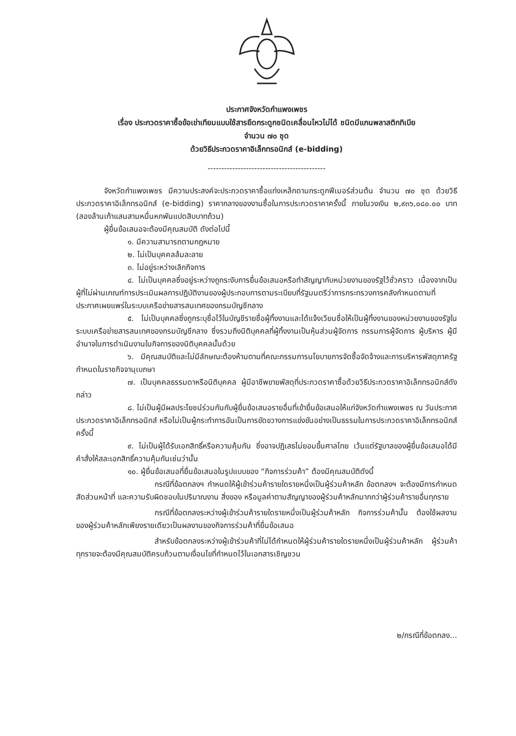ประกาศจังหวัดกำแพงเพชร
เรื่อง ประกวดราคาซื้อข้อเข่าเทียมแบบใช้สารยึดกระดูกชนิดเคลื่อนไหวไม่ได้ ชนิดมีแกนพลาสติกทิเบีย
จำนวน ๗๐ ชุด
ด้วยวิธีประกวดราคาอิเล็กทรอนิกส์ (e-bidding)
-------------------------------------------
จังหวัดกำแพงเพชร มีความประสงค์จะประกวดราคาซื้อแท่งเหล็กดามกระดูกฟีเมอร์ส่วนต้น จำนวน ๗๐ ชุด ด้วยวิธีประกวดราคาอิเล็กทรอนิกส์ (e-bidding) ราคากลางของงานซื้อในการประกวดราคาครั้งนี้ ภายในวงเงิน ๒,๙๓๖,๐๘๐.๐๐ บาท (สองล้านเก้าแสนสามหมื่นหกพันแปดสิบบาทถ้วน)
ผู้ยื่นข้อเสนอจะต้องมีคุณสมบัติ ดังต่อไปนี้
๑. มีความสามารถตามกฎหมาย
๒. ไม่เป็นบุคคลล้มละลาย
๓. ไม่อยู่ระหว่างเลิกกิจการ
๔. ไม่เป็นบุคคลซึ่งอยู่ระหว่างถูกระงับการยื่นข้อเสนอหรือทำสัญญากับหน่วยงานของรัฐไว้ชั่วคราว เนื่องจากเป็นผู้ที่ไม่ผ่านเกณฑ์การประเมินผลการปฏิบัติงานของผู้ประกอบการตามระเบียบที่รัฐมนตรีว่าการกระทรวงการคลังกำหนดตามที่ประกาศเผยแพร่ในระบบเครือข่ายสารสนเทศของกรมบัญชีกลาง
๕. ไม่เป็นบุคคลซึ่งถูกระบุชื่อไว้ในบัญชีรายชื่อผู้ทิ้งงานและได้แจ้งเวียนชื่อให้เป็นผู้ทิ้งงานของหน่วยงานของรัฐในระบบเครือข่ายสารสนเทศของกรมบัญชีกลาง ซึ่งรวมถึงนิติบุคคลที่ผู้ทิ้งงานเป็นหุ้นส่วนผู้จัดการ กรรมการผู้จัดการ ผู้บริหาร ผู้มีอำนาจในการดำเนินงานในกิจการของนิติบุคคลนั้นด้วย
๖. มีคุณสมบัติและไม่มีลักษณะต้องห้ามตามที่คณะกรรมการนโยบายการจัดซื้อจัดจ้างและการบริหารพัสดุภาครัฐกำหนดในราชกิจจานุเบกษา
๗. เป็นบุคคลธรรมดาหรือนิติบุคคล ผู้มีอาชีพขายพัสดุที่ประกวดราคาซื้อด้วยวิธีประกวดราคาอิเล็กทรอนิกส์ดังกล่าว
๘. ไม่เป็นผู้มีผลประโยชน์ร่วมกันกับผู้ยื่นข้อเสนอรายอื่นที่เข้ายื่นข้อเสนอให้แก่จังหวัดกำแพงเพชร ณ วันประกาศประกวดราคาอิเล็กทรอนิกส์ หรือไม่เป็นผู้กระทำการอันเป็นการขัดขวางการแข่งขันอย่างเป็นธรรมในการประกวดราคาอิเล็กทรอนิกส์ครั้งนี้
๙. ไม่เป็นผู้ได้รับเอกสิทธิ์หรือความคุ้มกัน ซึ่งอาจปฏิเสธไม่ยอมขึ้นศาลไทย เว้นแต่รัฐบาลของผู้ยื่นข้อเสนอได้มีคำสั่งให้สละเอกสิทธิ์ความคุ้มกันเช่นว่านั้น
๑๐. ผู้ยื่นข้อเสนอที่ยื่นข้อเสนอในรูปแบบของ “กิจการร่วมค้า” ต้องมีคุณสมบัติดังนี้
กรณีที่ข้อตกลงฯ กำหนดให้ผู้เข้าร่วมค้ารายใดรายหนึ่งเป็นผู้ร่วมค้าหลัก ข้อตกลงฯ จะต้องมีการกำหนดสัดส่วนหน้าที่ และความรับผิดชอบในปริมาณงาน สิ่งของ หรือมูลค่าตามสัญญาของผู้ร่วมค้าหลักมากกว่าผู้ร่วมค้ารายอื่นทุกราย
กรณีที่ข้อตกลงระหว่างผู้เข้าร่วมค้ารายใดรายหนึ่งเป็นผู้ร่วมค้าหลัก กิจการร่วมค้านั้น ต้องใช้ผลงานของผู้ร่วมค้าหลักเพียงรายเดียวเป็นผลงานของกิจการร่วมค้าที่ยื่นข้อเสนอ
สำหรับข้อตกลงระหว่างผู้เข้าร่วมค้าที่ไม่ได้กำหนดให้ผู้ร่วมค้ารายใดรายหนึ่งเป็นผู้ร่วมค้าหลัก ผู้ร่วมค้าทุกรายจะต้องมีคุณสมบัติครบถ้วนตามเงื่อนไขที่กำหนดไว้ในเอกสารเชิญชวน
๒/กรณีที่ข้อตกลง...